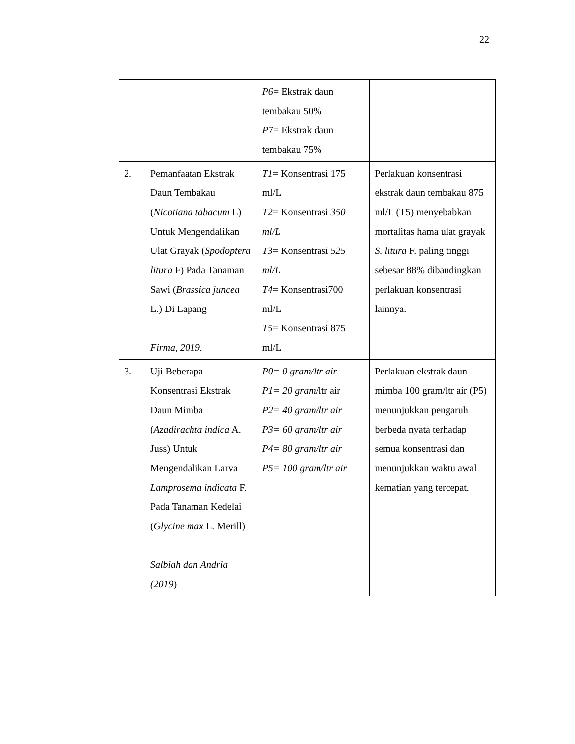22
| | | P6 = Ekstrak daun tembakau 50% P 7= Ekstrak daun tembakau 75% | |
| 2. | Pemanfaatan Ekstrak Daun Tembakau ( Nicotiana tabacum L) Untuk Mengendalikan Ulat Grayak ( Spodoptera litura F) Pada Tanaman Sawi ( Brassica juncea L.) Di Lapang Firma, 2019. | T1 = Konsentrasi 175 ml/L T2 = Konsentrasi 350 ml/L T3 = Konsentrasi 525 ml/L T4 = Konsentrasi700 ml/L T5 = Konsentrasi 875 ml/L | Perlakuan konsentrasi ekstrak daun tembakau 875 ml/L (T5) menyebabkan mortalitas hama ulat grayak S. litura F. paling tinggi sebesar 88% dibandingkan perlakuan konsentrasi lainnya. |
| 3. | Uji Beberapa Konsentrasi Ekstrak Daun Mimba ( Azadirachta indica A. Juss) Untuk Mengendalikan Larva Lamprosema indicata F. Pada Tanaman Kedelai ( Glycine max L. Merill) Salbiah dan Andria (2019 ) | P0= 0 gram/ltr air P1= 20 gram /ltr air P2= 40 gram/ltr air P3= 60 gram/ltr air P4= 80 gram/ltr air P5= 100 gram/ltr air | Perlakuan ekstrak daun mimba 100 gram/ltr air (P5) menunjukkan pengaruh berbeda nyata terhadap semua konsentrasi dan menunjukkan waktu awal kematian yang tercepat. |